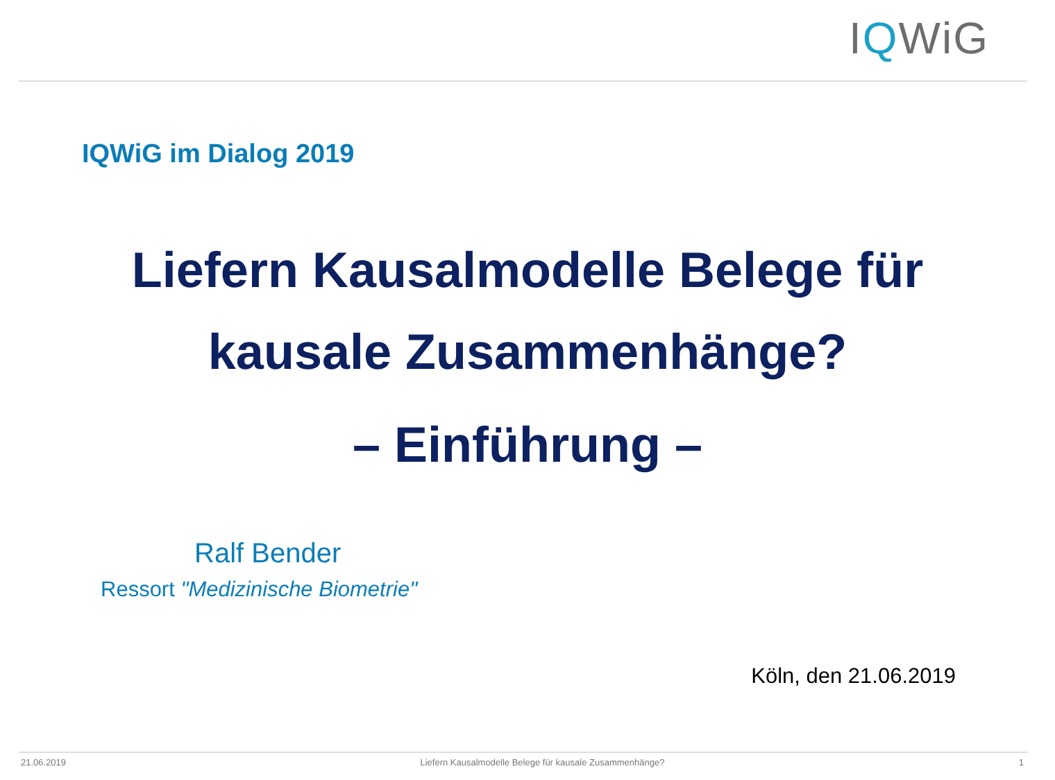IQWiG
IQWiG im Dialog 2019
Liefern Kausalmodelle Belege für
kausale Zusammenhänge?
– Einführung –
Ralf Bender
Ressort "Medizinische Biometrie"
Köln, den 21.06.2019
21.06.2019 Liefern Kausalmodelle Belege für kausale Zusammenhänge? 1